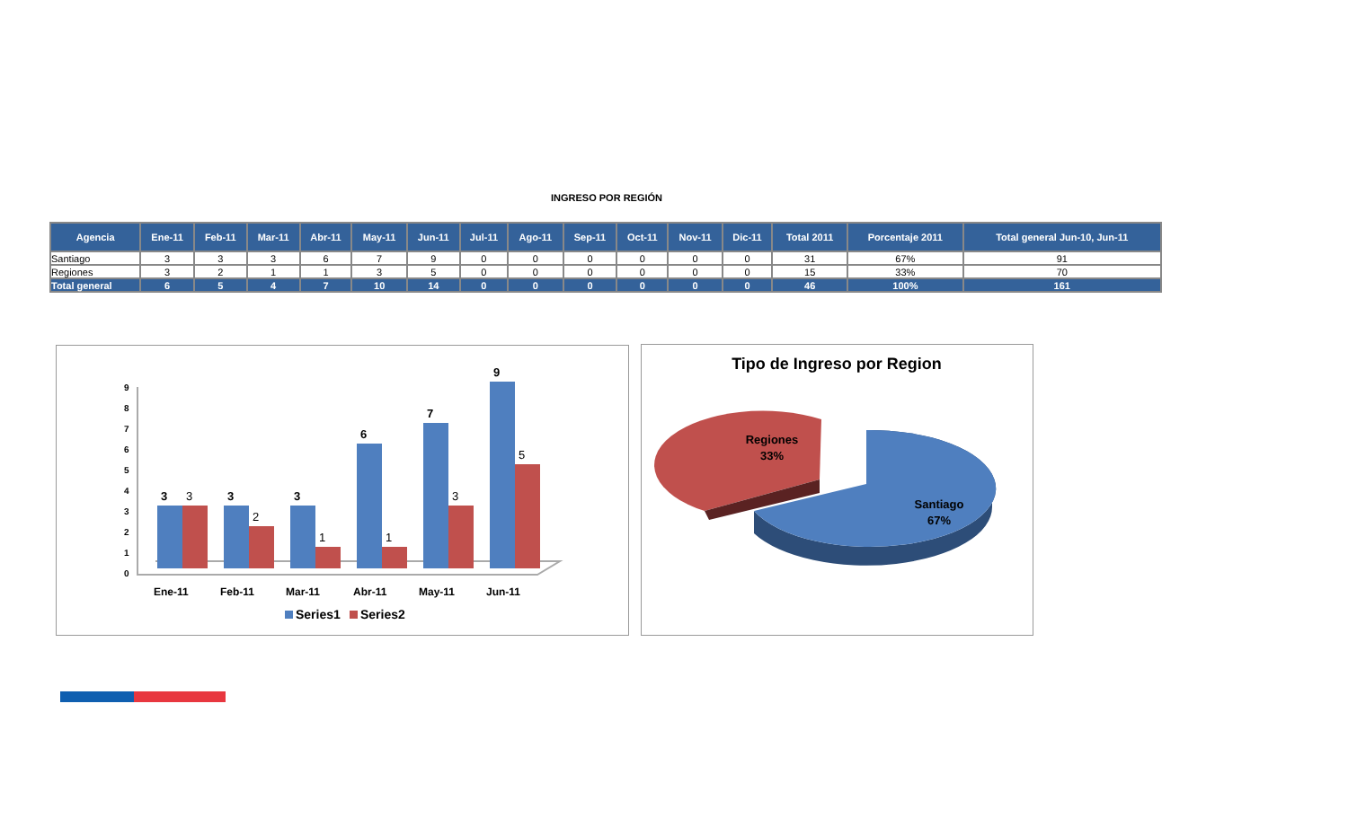INGRESO POR REGIÓN
| Agencia | Ene-11 | Feb-11 | Mar-11 | Abr-11 | May-11 | Jun-11 | Jul-11 | Ago-11 | Sep-11 | Oct-11 | Nov-11 | Dic-11 | Total 2011 | Porcentaje 2011 | Total general Jun-10, Jun-11 |
| --- | --- | --- | --- | --- | --- | --- | --- | --- | --- | --- | --- | --- | --- | --- | --- |
| Santiago | 3 | 3 | 3 | 6 | 7 | 9 | 0 | 0 | 0 | 0 | 0 | 0 | 31 | 67% | 91 |
| Regiones | 3 | 2 | 1 | 1 | 3 | 5 | 0 | 0 | 0 | 0 | 0 | 0 | 15 | 33% | 70 |
| Total general | 6 | 5 | 4 | 7 | 10 | 14 | 0 | 0 | 0 | 0 | 0 | 0 | 46 | 100% | 161 |
9
8
7
6
5
4
3
2
1
0
3
3
3
2
3
1
6
1
7
3
9
5
Ene-11
Feb-11
Mar-11
Abr-11
May-11
Jun-11
Series1
Series2
Tipo de Ingreso por Region
Regiones
33%
Santiago
67%